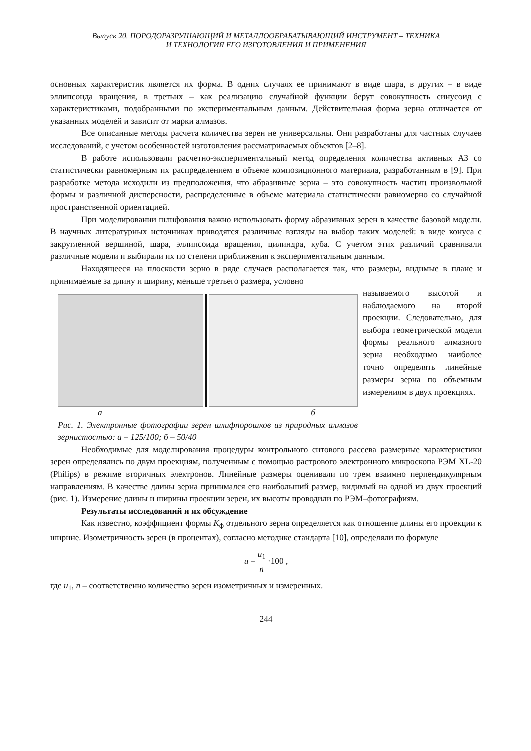Выпуск 20. ПОРОДОРАЗРУШАЮЩИЙ И МЕТАЛЛООБРАБАТЫВАЮЩИЙ ИНСТРУМЕНТ – ТЕХНИКА
И ТЕХНОЛОГИЯ ЕГО ИЗГОТОВЛЕНИЯ И ПРИМЕНЕНИЯ
основных характеристик является их форма. В одних случаях ее принимают в виде шара, в других – в виде эллипсоида вращения, в третьих – как реализацию случайной функции берут совокупность синусоид с характеристиками, подобранными по экспериментальным данным. Действительная форма зерна отличается от указанных моделей и зависит от марки алмазов.
Все описанные методы расчета количества зерен не универсальны. Они разработаны для частных случаев исследований, с учетом особенностей изготовления рассматриваемых объектов [2–8].
В работе использовали расчетно-экспериментальный метод определения количества активных АЗ со статистически равномерным их распределением в объеме композиционного материала, разработанным в [9]. При разработке метода исходили из предположения, что абразивные зерна – это совокупность частиц произвольной формы и различной дисперсности, распределенные в объеме материала статистически равномерно со случайной пространственной ориентацией.
При моделировании шлифования важно использовать форму абразивных зерен в качестве базовой модели. В научных литературных источниках приводятся различные взгляды на выбор таких моделей: в виде конуса с закругленной вершиной, шара, эллипсоида вращения, цилиндра, куба. С учетом этих различий сравнивали различные модели и выбирали их по степени приближения к экспериментальным данным.
Находящееся на плоскости зерно в ряде случаев располагается так, что размеры, видимые в плане и принимаемые за длину и ширину, меньше третьего размера, условно
а б
Рис. 1. Электронные фотографии зерен шлифпорошков из природных алмазов зернистостью: а – 125/100; б – 50/40
называемого высотой и наблюдаемого на второй проекции. Следовательно, для выбора геометрической модели формы реального алмазного зерна необходимо наиболее точно определять линейные размеры зерна по объемным измерениям в двух проекциях.
Необходимые для моделирования процедуры контрольного ситового рассева размерные характеристики зерен определялись по двум проекциям, полученным с помощью растрового электронного микроскопа РЭМ XL-20 (Philips) в режиме вторичных электронов. Линейные размеры оценивали по трем взаимно перпендикулярным направлениям. В качестве длины зерна принимался его наибольший размер, видимый на одной из двух проекций (рис. 1). Измерение длины и ширины проекции зерен, их высоты проводили по РЭМ–фотографиям.
Результаты исследований и их обсуждение
Как известно, коэффициент формы K<sub>ф</sub> отдельного зерна определяется как отношение длины его проекции к ширине. Изометричность зерен (в процентах), согласно методике стандарта [10], определяли по формуле
u = u<sub>1</sub> n ·100 ,
где u<sub>1</sub>, n – соответственно количество зерен изометричных и измеренных.
244